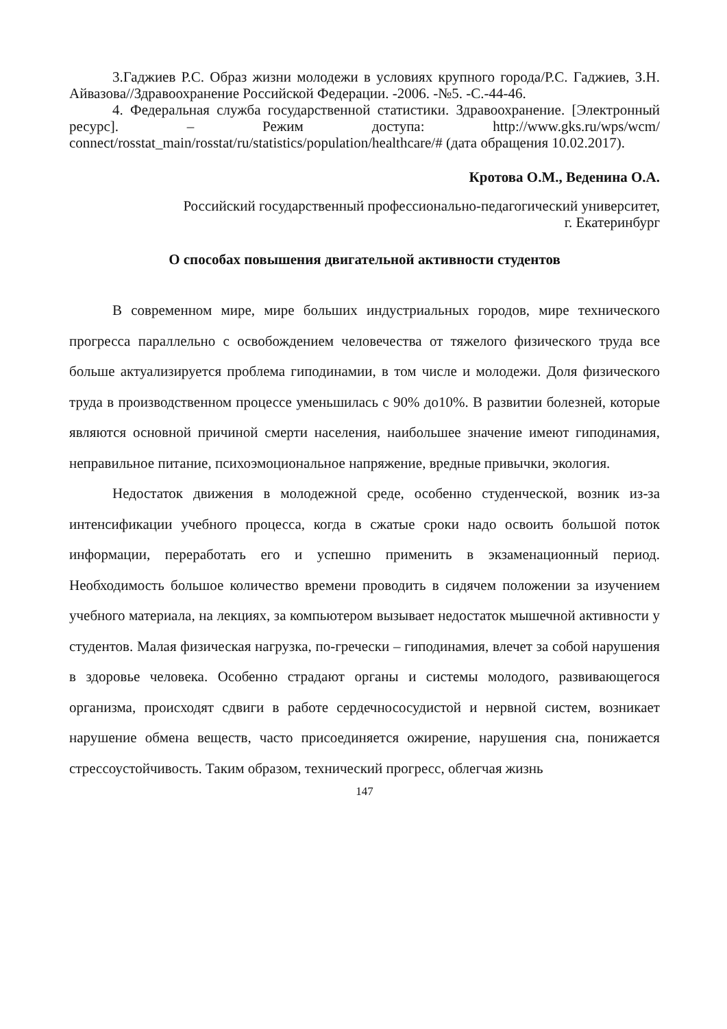3.Гаджиев Р.С. Образ жизни молодежи в условиях крупного города/Р.С. Гаджиев, З.Н. Айвазова//Здравоохранение Российской Федерации. -2006. -№5. -С.-44-46.
4. Федеральная служба государственной статистики. Здравоохранение. [Электронный ресурс]. – Режим доступа: http://www.gks.ru/wps/wcm/ connect/rosstat_main/rosstat/ru/statistics/population/healthcare/# (дата обращения 10.02.2017).
Кротова О.М., Веденина О.А.
Российский государственный профессионально-педагогический университет,
г. Екатеринбург
О способах повышения двигательной активности студентов
В современном мире, мире больших индустриальных городов, мире технического прогресса параллельно с освобождением человечества от тяжелого физического труда все больше актуализируется проблема гиподинамии, в том числе и молодежи. Доля физического труда в производственном процессе уменьшилась с 90% до10%. В развитии болезней, которые являются основной причиной смерти населения, наибольшее значение имеют гиподинамия, неправильное питание, психоэмоциональное напряжение, вредные привычки, экология.
Недостаток движения в молодежной среде, особенно студенческой, возник из-за интенсификации учебного процесса, когда в сжатые сроки надо освоить большой поток информации, переработать его и успешно применить в экзаменационный период. Необходимость большое количество времени проводить в сидячем положении за изучением учебного материала, на лекциях, за компьютером вызывает недостаток мышечной активности у студентов. Малая физическая нагрузка, по-гречески – гиподинамия, влечет за собой нарушения в здоровье человека. Особенно страдают органы и системы молодого, развивающегося организма, происходят сдвиги в работе сердечнососудистой и нервной систем, возникает нарушение обмена веществ, часто присоединяется ожирение, нарушения сна, понижается стрессоустойчивость. Таким образом, технический прогресс, облегчая жизнь
147